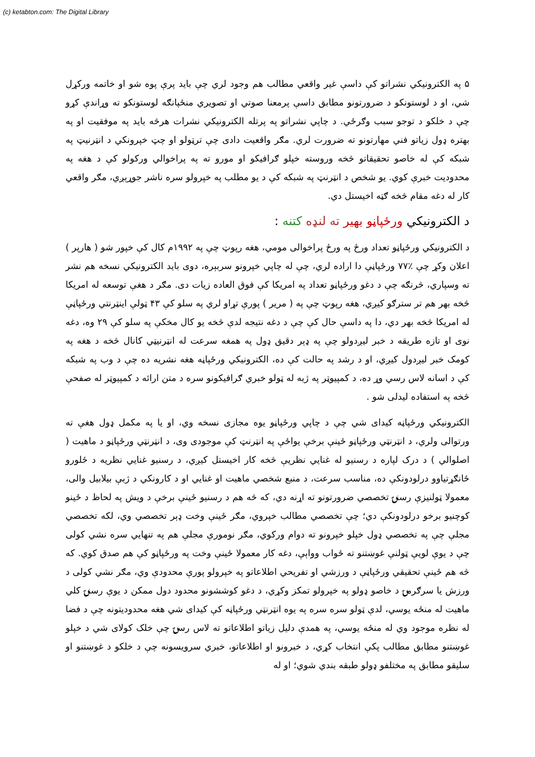(c) ketabton.com: The Digital Library
۵ په الکترونیکي نشراتو کې داسې غیر واقعي مطالب هم وجود لري چې باید پرې پوه شو او خاتمه ورکړل شي، او د لوستونکو د ضرورتونو مطابق داسې پرمعنا صوتي او تصویري منځپانګه لوستونکو ته وړاندې کړو چې د خلکو د توجو سبب وګرځي. د چاپي نشراتو په پرتله الکترونیکي نشرات هرڅه باید په موفقیت او په بهتره ډول زیاتو فني مهارتونو ته ضرورت لري. مګر واقعیت دادی چې ترټولو او چټ خپرونکي د انټرنیټ په شبکه کې له خاصو تحقیقاتو څخه وروسته خپلو ګرافیکو او مورو ته په پراخوالي ورکولو کې د هغه په محدودیت خبرې کوي. یو شخص د انټرنټ په شبکه کې د یو مطلب په خپرولو سره ناشر جوړېږي، مګر واقعي کار له دغه مقام څخه ګټه اخیستل دي.
د الکترونیکي ورځپاڼو بهیر ته لنډه کتنه :
د الکترونیکي ورځپاڼو تعداد ورځ په ورځ پراخوالی مومي، هغه رپوټ چې په ۱۹۹۲م کال کې خپور شو ( هارپر ) اعلان وکړ چې ٪۷۷ ورځپاڼې دا اراده لري، چې له چاپي خپرونو سربېره، دوی باید الکترونیکي نسخه هم نشر ته وسپاري، څرنګه چې د دغو ورځپاڼو تعداد په امریکا کې فوق العاده زیات دی. مګر د هغې توسعه له امریکا څخه بهر هم تر سترګو کیږي، هغه رپوټ چې په ( مریر ) پورې تړاو لري په سلو کې ۴۳ ټولې اینټرنتي ورځپاڼې له امریکا څخه بهر دي، دا په داسې حال کې چې د دغه نتیجه لدې څخه یو کال مخکې په سلو کې ۲۹ وه، دغه نوی او تازه طریقه د خبر لیږدولو چې په ډېر دقیق ډول په همغه سرعت له انټرنیټي کانال څخه د هغه په کومک خبر لیږدول کیږي، او د رشد په حالت کې ده، الکترونیکي ورځپاڼه هغه نشریه ده چې د وب په شبکه کې د اسانه لاس رسي وړ ده، د کمپیوټر په ژبه له ټولو خبري ګرافیکونو سره د متن ارائه د کمپیوټر له صفحې څخه په استفاده لیدلی شو .
الکترونیکي ورځپاڼه کیدای شي چې د چاپي ورځپاڼو یوه مجازی نسخه وي، او یا په مکمل ډول هغې ته ورتوالی ولري، د انټرنټي ورځپاڼو ځینې برخې یواځې په انټرنټ کې موجودی وی، د انټرنټي ورځپاڼو د ماهیت ( اصلوالي ) د درک لپاره د رسنیو له غنایي نظریې څخه کار اخیستل کیږي، د رسنیو غنایي نظریه د ځلورو ځانګړتیاوو درلودونکې ده، مناسب سرعت، د منبع شخصي ماهیت او غنایي او د کارونکي د ژبې بیلابیل والی، معمولا ټولنیزې رسنۍ تخصصي ضرورتونو ته اړنه دي، که څه هم د رسنیو ځینې برخې د ویش په لحاظ د ځینو کوچنیو برخو درلودونکې دي؛ چې تخصصي مطالب خپروي، مګر ځینې وخت ډېر تخصصي وي، لکه تخصصي مجلې چې په تخصصي ډول خپلو خپرونو ته دوام ورکوي، مګر نومورې مجلې هم په تنهایي سره نشي کولی چې د یوې لویې ټولنې غوښتنو ته ځواب وواېې، دغه کار معمولا ځینې وخت په ورځپاڼو کې هم صدق کوي. که څه هم ځینې تحقیقي ورځپاڼې د ورزشي او تفریحي اطلاعاتو په خپرولو پورې محدودې وي، مګر نشي کولی د ورزش یا سرګرمۍ د خاصو ډولو په خپرولو تمکز وکړي، د دغو کوششونو محدود دول ممکن د یوې رسنۍ کلي ماهیت له منځه یوسي، لدې ټولو سره سره په یوه انټرنټي ورځپاڼه کې کیدای شي هغه محدودیتونه چې د فضا له نظره موجود وي له منځه یوسي، په همدې دلیل زیاتو اطلاعاتو ته لاس رسۍ چې خلک کولای شي د خپلو غوښتنو مطابق مطالب پکې انتخاب کړي، د خبرونو او اطلاعاتو، خبري سرویسونه چې د خلکو د غوښتنو او سلیقو مطابق په مختلفو ډولو طبقه بندي شوي؛ او له